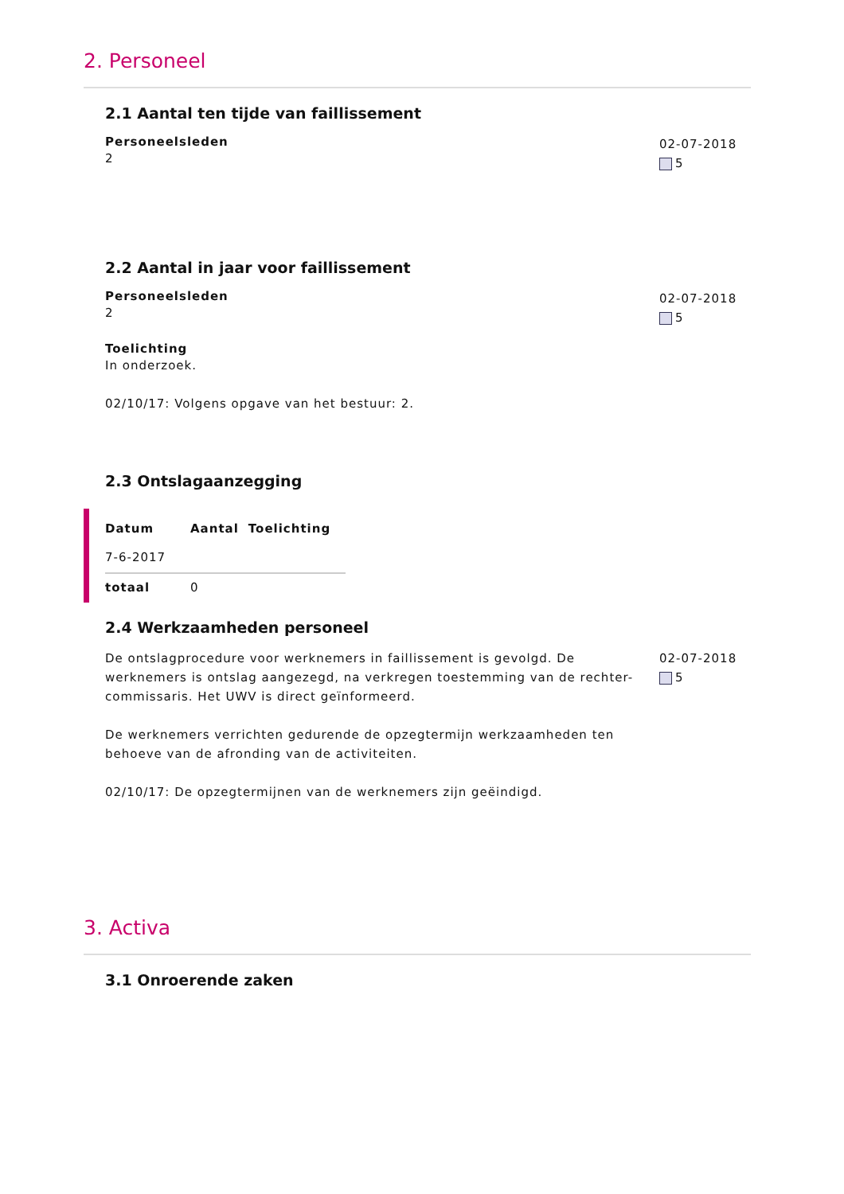2. Personeel
2.1 Aantal ten tijde van faillissement
Personeelsleden
2
02-07-2018
5
2.2 Aantal in jaar voor faillissement
Personeelsleden
2
Toelichting
In onderzoek.
02/10/17: Volgens opgave van het bestuur: 2.
02-07-2018
5
2.3 Ontslagaanzegging
| Datum | Aantal | Toelichting |
| --- | --- | --- |
| 7-6-2017 | | |
| totaal | 0 | |
2.4 Werkzaamheden personeel
De ontslagprocedure voor werknemers in faillissement is gevolgd. De werknemers is ontslag aangezegd, na verkregen toestemming van de rechter-commissaris. Het UWV is direct geïnformeerd.
De werknemers verrichten gedurende de opzegtermijn werkzaamheden ten behoeve van de afronding van de activiteiten.
02/10/17: De opzegtermijnen van de werknemers zijn geëindigd.
02-07-2018
5
3. Activa
3.1 Onroerende zaken